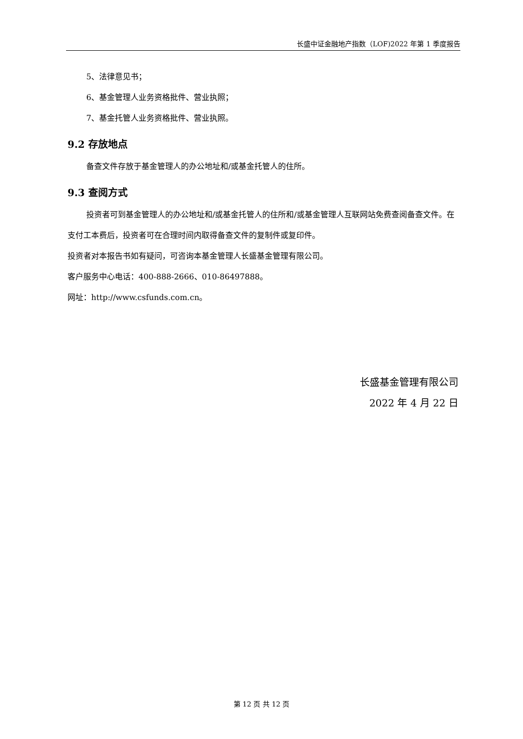长盛中证金融地产指数（LOF)2022 年第 1 季度报告
5、法律意见书；
6、基金管理人业务资格批件、营业执照；
7、基金托管人业务资格批件、营业执照。
9.2 存放地点
备查文件存放于基金管理人的办公地址和/或基金托管人的住所。
9.3 查阅方式
投资者可到基金管理人的办公地址和/或基金托管人的住所和/或基金管理人互联网站免费查阅备查文件。在支付工本费后，投资者可在合理时间内取得备查文件的复制件或复印件。
投资者对本报告书如有疑问，可咨询本基金管理人长盛基金管理有限公司。
客户服务中心电话：400-888-2666、010-86497888。
网址：http://www.csfunds.com.cn。
长盛基金管理有限公司
2022 年 4 月 22 日
第 12 页 共 12 页